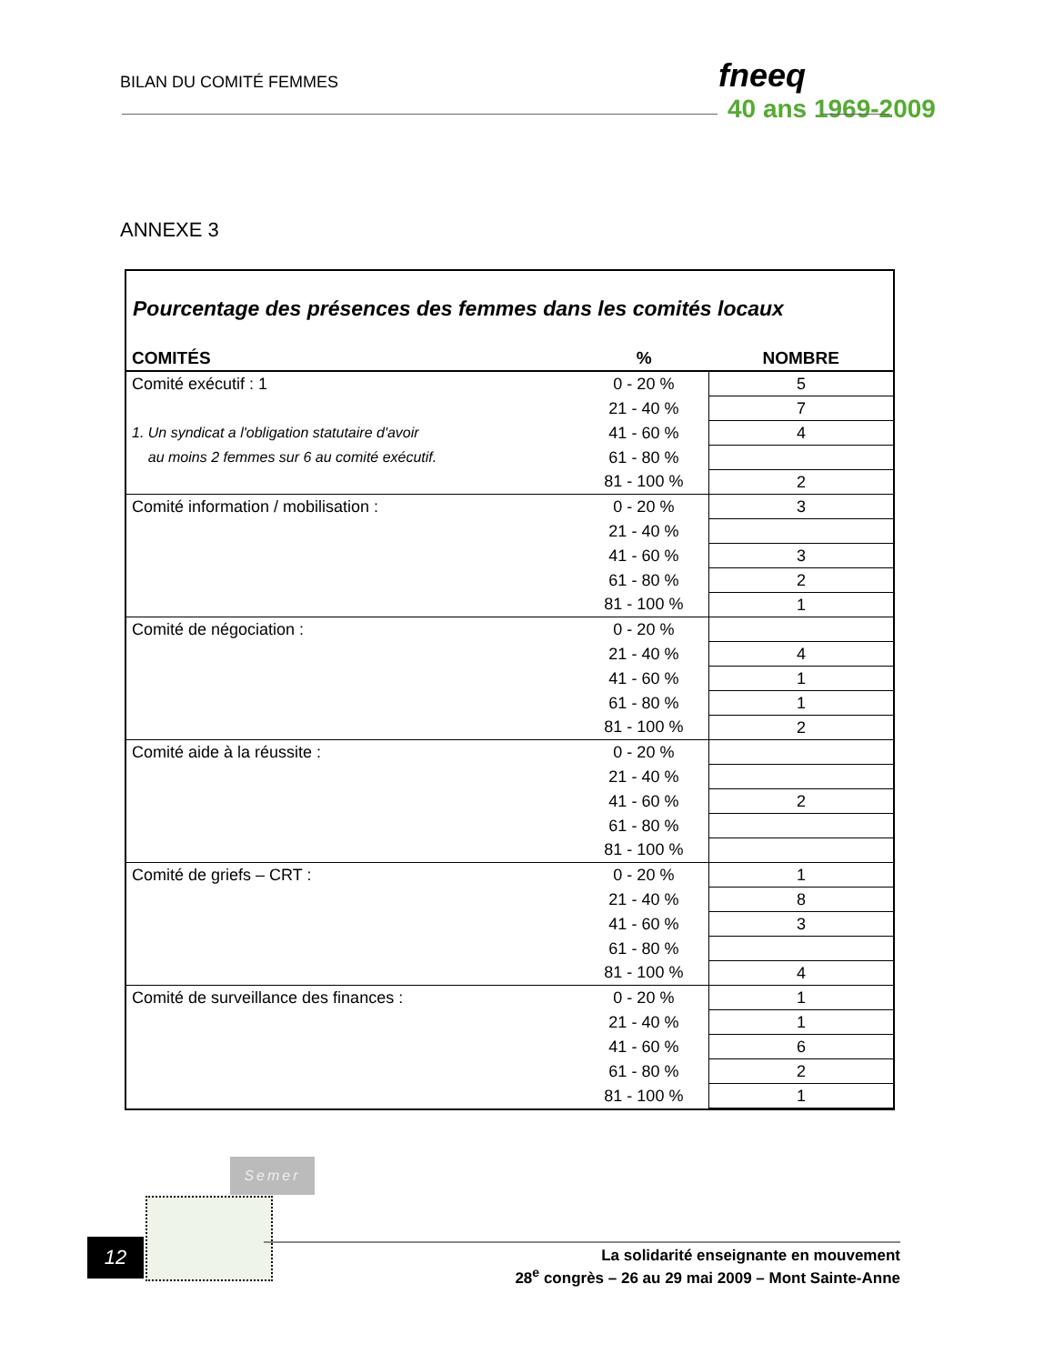BILAN DU COMITÉ FEMMES fneeq
40 ans 1969-2009
ANNEXE 3
Pourcentage des présences des femmes dans les comités locaux
| COMITÉS | % | NOMBRE |
| --- | --- | --- |
| Comité exécutif : 1 | 0 - 20 % | 5 |
| | 21 - 40 % | 7 |
| 1. Un syndicat a l'obligation statutaire d'avoir | 41 - 60 % | 4 |
| au moins 2 femmes sur 6 au comité exécutif. | 61 - 80 % | |
| | 81 - 100 % | 2 |
| Comité information / mobilisation : | 0 - 20 % | 3 |
| | 21 - 40 % | |
| | 41 - 60 % | 3 |
| | 61 - 80 % | 2 |
| | 81 - 100 % | 1 |
| Comité de négociation : | 0 - 20 % | |
| | 21 - 40 % | 4 |
| | 41 - 60 % | 1 |
| | 61 - 80 % | 1 |
| | 81 - 100 % | 2 |
| Comité aide à la réussite : | 0 - 20 % | |
| | 21 - 40 % | |
| | 41 - 60 % | 2 |
| | 61 - 80 % | |
| | 81 - 100 % | |
| Comité de griefs – CRT : | 0 - 20 % | 1 |
| | 21 - 40 % | 8 |
| | 41 - 60 % | 3 |
| | 61 - 80 % | |
| | 81 - 100 % | 4 |
| Comité de surveillance des finances : | 0 - 20 % | 1 |
| | 21 - 40 % | 1 |
| | 41 - 60 % | 6 |
| | 61 - 80 % | 2 |
| | 81 - 100 % | 1 |
Semer
12
La solidarité enseignante en mouvement
28<sup>e</sup> congrès – 26 au 29 mai 2009 – Mont Sainte-Anne